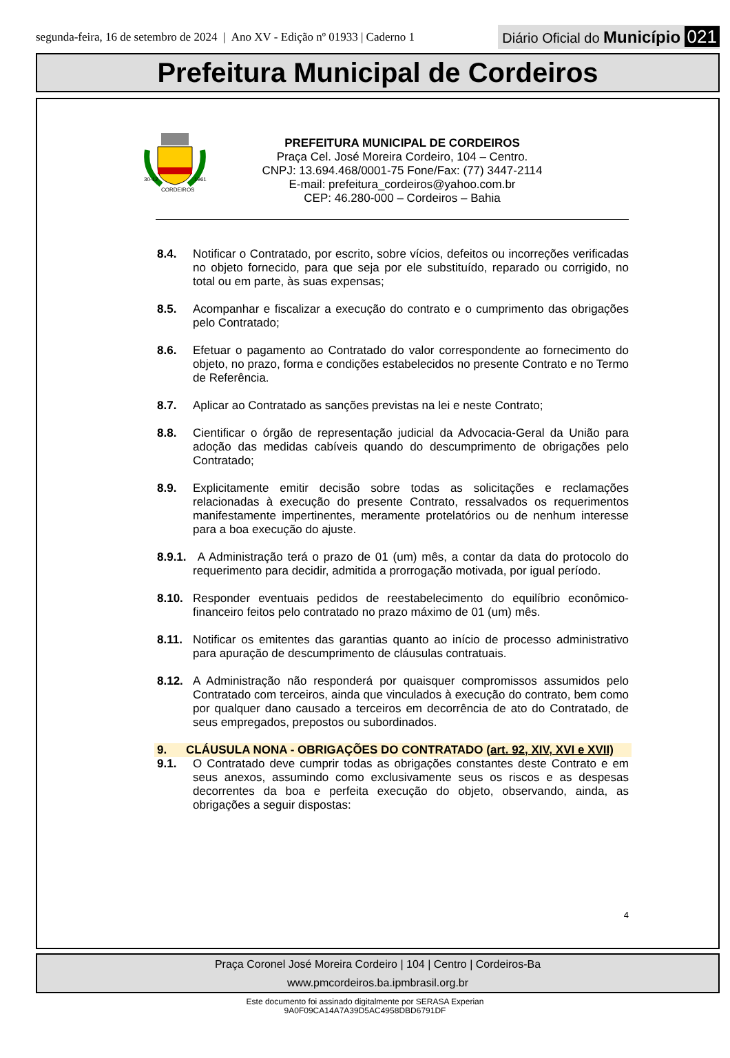segunda-feira, 16 de setembro de 2024 | Ano XV - Edição nº 01933 | Caderno 1
Diário Oficial do Município 021
Prefeitura Municipal de Cordeiros
30-12
1961
CORDEIROS
PREFEITURA MUNICIPAL DE CORDEIROS
Praça Cel. José Moreira Cordeiro, 104 – Centro.
CNPJ: 13.694.468/0001-75 Fone/Fax: (77) 3447-2114
E-mail: prefeitura_cordeiros@yahoo.com.br
CEP: 46.280-000 – Cordeiros – Bahia
8.4. Notificar o Contratado, por escrito, sobre vícios, defeitos ou incorreções verificadas no objeto fornecido, para que seja por ele substituído, reparado ou corrigido, no total ou em parte, às suas expensas;
8.5. Acompanhar e fiscalizar a execução do contrato e o cumprimento das obrigações pelo Contratado;
8.6. Efetuar o pagamento ao Contratado do valor correspondente ao fornecimento do objeto, no prazo, forma e condições estabelecidos no presente Contrato e no Termo de Referência.
8.7. Aplicar ao Contratado as sanções previstas na lei e neste Contrato;
8.8. Cientificar o órgão de representação judicial da Advocacia-Geral da União para adoção das medidas cabíveis quando do descumprimento de obrigações pelo Contratado;
8.9. Explicitamente emitir decisão sobre todas as solicitações e reclamações relacionadas à execução do presente Contrato, ressalvados os requerimentos manifestamente impertinentes, meramente protelatórios ou de nenhum interesse para a boa execução do ajuste.
8.9.1.
A Administração terá o prazo de 01 (um) mês, a contar da data do protocolo do requerimento para decidir, admitida a prorrogação motivada, por igual período.
8.10. Responder eventuais pedidos de reestabelecimento do equilíbrio econômico-financeiro feitos pelo contratado no prazo máximo de 01 (um) mês.
8.11. Notificar os emitentes das garantias quanto ao início de processo administrativo para apuração de descumprimento de cláusulas contratuais.
8.12. A Administração não responderá por quaisquer compromissos assumidos pelo Contratado com terceiros, ainda que vinculados à execução do contrato, bem como por qualquer dano causado a terceiros em decorrência de ato do Contratado, de seus empregados, prepostos ou subordinados.
9. CLÁUSULA NONA - OBRIGAÇÕES DO CONTRATADO (art. 92, XIV, XVI e XVII)
9.1. O Contratado deve cumprir todas as obrigações constantes deste Contrato e em seus anexos, assumindo como exclusivamente seus os riscos e as despesas decorrentes da boa e perfeita execução do objeto, observando, ainda, as obrigações a seguir dispostas:
4
Praça Coronel José Moreira Cordeiro | 104 | Centro | Cordeiros-Ba
www.pmcordeiros.ba.ipmbrasil.org.br
Este documento foi assinado digitalmente por SERASA Experian
9A0F09CA14A7A39D5AC4958DBD6791DF